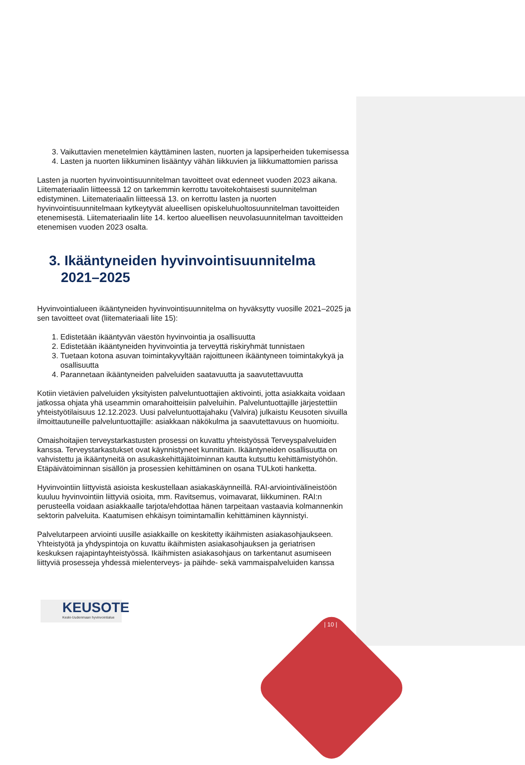3. Vaikuttavien menetelmien käyttäminen lasten, nuorten ja lapsiperheiden tukemisessa
4. Lasten ja nuorten liikkuminen lisääntyy vähän liikkuvien ja liikkumattomien parissa
Lasten ja nuorten hyvinvointisuunnitelman tavoitteet ovat edenneet vuoden 2023 aikana. Liitemateriaalin liitteessä 12 on tarkemmin kerrottu tavoitekohtaisesti suunnitelman edistyminen. Liitemateriaalin liitteessä 13. on kerrottu lasten ja nuorten hyvinvointisuunnitelmaan kytkeytyvät alueellisen opiskeluhuoltosuunnitelman tavoitteiden etenemisestä. Liitemateriaalin liite 14. kertoo alueellisen neuvolasuunnitelman tavoitteiden etenemisen vuoden 2023 osalta.
3. Ikääntyneiden hyvinvointisuunnitelma 2021–2025
Hyvinvointialueen ikääntyneiden hyvinvointisuunnitelma on hyväksytty vuosille 2021–2025 ja sen tavoitteet ovat (liitemateriaali liite 15):
1. Edistetään ikääntyvän väestön hyvinvointia ja osallisuutta
2. Edistetään ikääntyneiden hyvinvointia ja terveyttä riskiryhmät tunnistaen
3. Tuetaan kotona asuvan toimintakyvyltään rajoittuneen ikääntyneen toimintakykyä ja osallisuutta
4. Parannetaan ikääntyneiden palveluiden saatavuutta ja saavutettavuutta
Kotiin vietävien palveluiden yksityisten palveluntuottajien aktivointi, jotta asiakkaita voidaan jatkossa ohjata yhä useammin omarahoitteisiin palveluihin. Palveluntuottajille järjestettiin yhteistyötilaisuus 12.12.2023. Uusi palveluntuottajahaku (Valvira) julkaistu Keusoten sivuilla ilmoittautuneille palveluntuottajille: asiakkaan näkökulma ja saavutettavuus on huomioitu.
Omaishoitajien terveystarkastusten prosessi on kuvattu yhteistyössä Terveyspalveluiden kanssa. Terveystarkastukset ovat käynnistyneet kunnittain. Ikääntyneiden osallisuutta on vahvistettu ja ikääntyneitä on asukaskehittäjätoiminnan kautta kutsuttu kehittämistyöhön. Etäpäivätoiminnan sisällön ja prosessien kehittäminen on osana TULkoti hanketta.
Hyvinvointiin liittyvistä asioista keskustellaan asiakaskäynneillä. RAI-arviointivälineistöön kuuluu hyvinvointiin liittyviä osioita, mm. Ravitsemus, voimavarat, liikkuminen. RAI:n perusteella voidaan asiakkaalle tarjota/ehdottaa hänen tarpeitaan vastaavia kolmannenkin sektorin palveluita. Kaatumisen ehkäisyn toimintamallin kehittäminen käynnistyi.
Palvelutarpeen arviointi uusille asiakkaille on keskitetty ikäihmisten asiakasohjaukseen. Yhteistyötä ja yhdyspintoja on kuvattu ikäihmisten asiakasohjauksen ja geriatrisen keskuksen rajapintayhteistyössä. Ikäihmisten asiakasohjaus on tarkentanut asumiseen liittyviä prosesseja yhdessä mielenterveys- ja päihde- sekä vammaispalveluiden kanssa
KEUSOTE
Keski-Uudenmaan hyvinvointialue
| 10 |